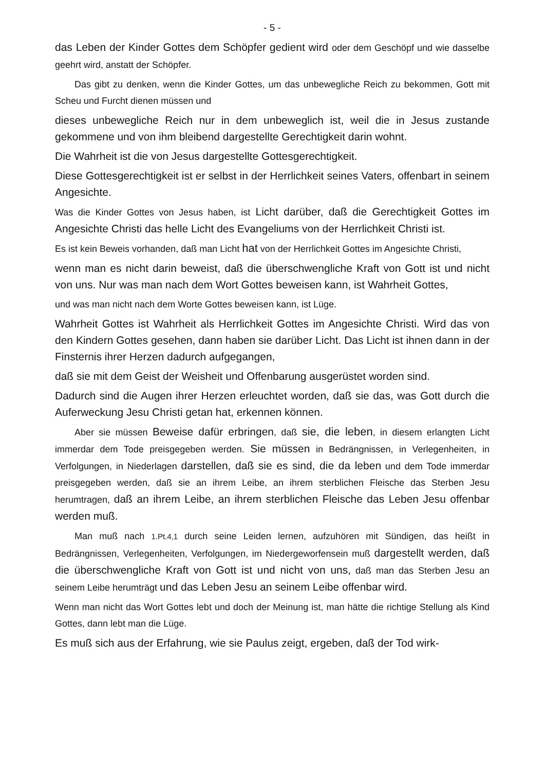- 5 -
das Leben der Kinder Gottes dem Schöpfer gedient wird oder dem Geschöpf und wie dasselbe geehrt wird, anstatt der Schöpfer.
Das gibt zu denken, wenn die Kinder Gottes, um das unbewegliche Reich zu bekommen, Gott mit Scheu und Furcht dienen müssen und
dieses unbewegliche Reich nur in dem unbeweglich ist, weil die in Jesus zustande gekommene und von ihm bleibend dargestellte Gerechtigkeit darin wohnt.
Die Wahrheit ist die von Jesus dargestellte Gottesgerechtigkeit.
Diese Gottesgerechtigkeit ist er selbst in der Herrlichkeit seines Vaters, offenbart in seinem Angesichte.
Was die Kinder Gottes von Jesus haben, ist Licht darüber, daß die Gerechtigkeit Gottes im Angesichte Christi das helle Licht des Evangeliums von der Herrlichkeit Christi ist.
Es ist kein Beweis vorhanden, daß man Licht hat von der Herrlichkeit Gottes im Angesichte Christi,
wenn man es nicht darin beweist, daß die überschwengliche Kraft von Gott ist und nicht von uns. Nur was man nach dem Wort Gottes beweisen kann, ist Wahrheit Gottes,
und was man nicht nach dem Worte Gottes beweisen kann, ist Lüge.
Wahrheit Gottes ist Wahrheit als Herrlichkeit Gottes im Angesichte Christi. Wird das von den Kindern Gottes gesehen, dann haben sie darüber Licht. Das Licht ist ihnen dann in der Finsternis ihrer Herzen dadurch aufgegangen,
daß sie mit dem Geist der Weisheit und Offenbarung ausgerüstet worden sind.
Dadurch sind die Augen ihrer Herzen erleuchtet worden, daß sie das, was Gott durch die Auferweckung Jesu Christi getan hat, erkennen können.
Aber sie müssen Beweise dafür erbringen, daß sie, die leben, in diesem erlangten Licht immerdar dem Tode preisgegeben werden. Sie müssen in Bedrängnissen, in Verlegenheiten, in Verfolgungen, in Niederlagen darstellen, daß sie es sind, die da leben und dem Tode immerdar preisgegeben werden, daß sie an ihrem Leibe, an ihrem sterblichen Fleische das Sterben Jesu herumtragen, daß an ihrem Leibe, an ihrem sterblichen Fleische das Leben Jesu offenbar werden muß.
Man muß nach 1.Pt.4,1 durch seine Leiden lernen, aufzuhören mit Sündigen, das heißt in Bedrängnissen, Verlegenheiten, Verfolgungen, im Niedergeworfensein muß dargestellt werden, daß die überschwengliche Kraft von Gott ist und nicht von uns, daß man das Sterben Jesu an seinem Leibe herumträgt und das Leben Jesu an seinem Leibe offenbar wird.
Wenn man nicht das Wort Gottes lebt und doch der Meinung ist, man hätte die richtige Stellung als Kind Gottes, dann lebt man die Lüge.
Es muß sich aus der Erfahrung, wie sie Paulus zeigt, ergeben, daß der Tod wirk-